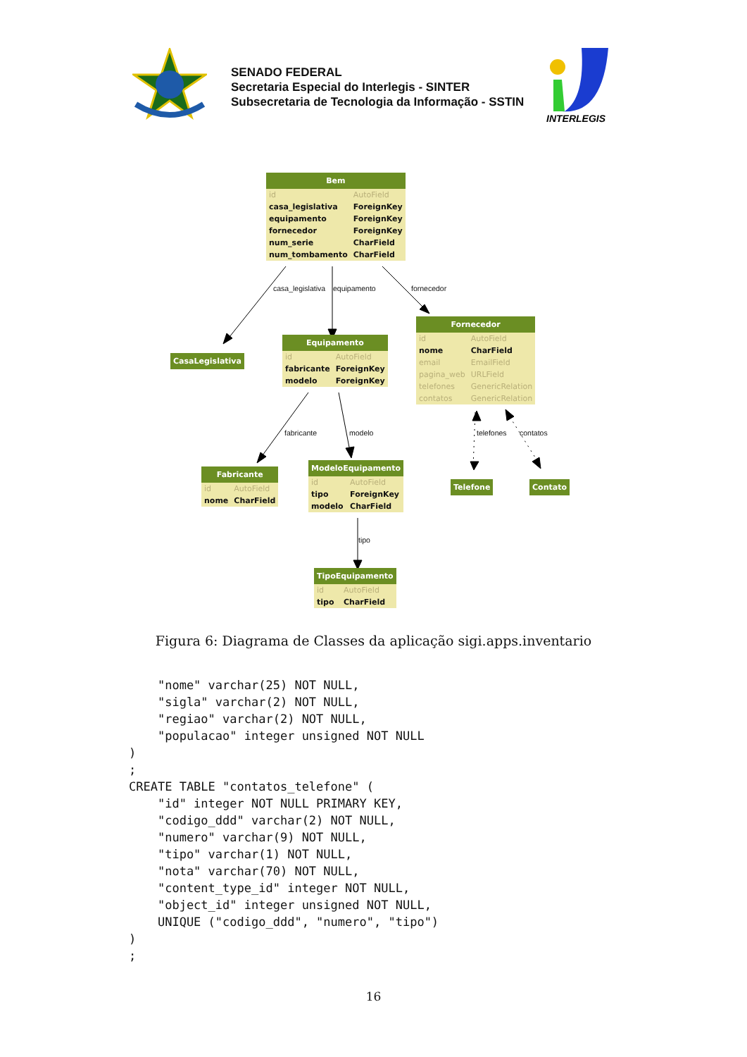SENADO FEDERAL
Secretaria Especial do Interlegis - SINTER
Subsecretaria de Tecnologia da Informação - SSTIN
INTERLEGIS
| Bem | |
| --- | --- |
| id | AutoField |
| casa_legislativa | ForeignKey |
| equipamento | ForeignKey |
| fornecedor | ForeignKey |
| num_serie | CharField |
| num_tombamento | CharField |
casa_legislativa equipamento fornecedor
| CasaLegislativa |
| --- |
| Equipamento | |
| --- | --- |
| id | AutoField |
| fabricante | ForeignKey |
| modelo | ForeignKey |
| Fornecedor | |
| --- | --- |
| id | AutoField |
| nome | CharField |
| email | EmailField |
| pagina_web | URLField |
| telefones | GenericRelation |
| contatos | GenericRelation |
fabricante modelo telefones contatos
| Fabricante | |
| --- | --- |
| id | AutoField |
| nome | CharField |
| ModeloEquipamento | |
| --- | --- |
| id | AutoField |
| tipo | ForeignKey |
| modelo | CharField |
| Telefone |
| --- |
| Contato |
| --- |
tipo
| TipoEquipamento | |
| --- | --- |
| id | AutoField |
| tipo | CharField |
Figura 6: Diagrama de Classes da aplicação sigi.apps.inventario
    "nome" varchar(25) NOT NULL,
    "sigla" varchar(2) NOT NULL,
    "regiao" varchar(2) NOT NULL,
    "populacao" integer unsigned NOT NULL
)
;
CREATE TABLE "contatos_telefone" (
    "id" integer NOT NULL PRIMARY KEY,
    "codigo_ddd" varchar(2) NOT NULL,
    "numero" varchar(9) NOT NULL,
    "tipo" varchar(1) NOT NULL,
    "nota" varchar(70) NOT NULL,
    "content_type_id" integer NOT NULL,
    "object_id" integer unsigned NOT NULL,
    UNIQUE ("codigo_ddd", "numero", "tipo")
)
;
16